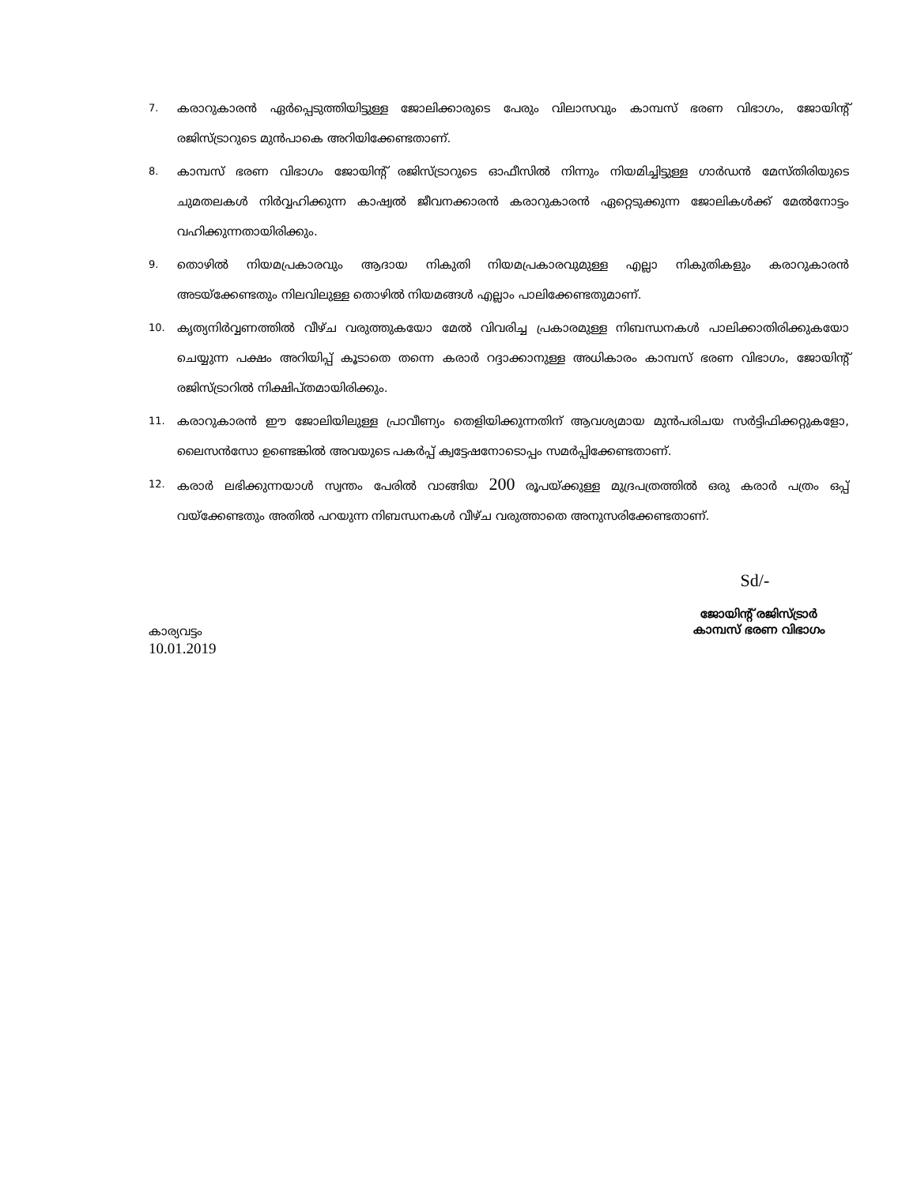7. കരാറുകാരൻ ഏർപ്പെടുത്തിയിട്ടുള്ള ജോലിക്കാരുടെ പേരും വിലാസവും കാമ്പസ് ഭരണ വിഭാഗം, ജോയിന്റ് രജിസ്ട്രാറുടെ മുൻപാകെ അറിയിക്കേണ്ടതാണ്.
8. കാമ്പസ് ഭരണ വിഭാഗം ജോയിന്റ് രജിസ്ട്രാറുടെ ഓഫീസിൽ നിന്നും നിയമിച്ചിട്ടുള്ള ഗാർഡൻ മേസ്തിരിയുടെ ചുമതലകൾ നിർവ്വഹിക്കുന്ന കാഷ്വൽ ജീവനക്കാരൻ കരാറുകാരൻ ഏറ്റെടുക്കുന്ന ജോലികൾക്ക് മേൽനോട്ടം വഹിക്കുന്നതായിരിക്കും.
9. തൊഴിൽ നിയമപ്രകാരവും ആദായ നികുതി നിയമപ്രകാരവുമുള്ള എല്ലാ നികുതികളും കരാറുകാരൻ അടയ്ക്കേണ്ടതും നിലവിലുള്ള തൊഴിൽ നിയമങ്ങൾ എല്ലാം പാലിക്കേണ്ടതുമാണ്.
10. കൃത്യനിർവ്വണത്തിൽ വീഴ്ച വരുത്തുകയോ മേൽ വിവരിച്ച പ്രകാരമുള്ള നിബന്ധനകൾ പാലിക്കാതിരിക്കുകയോ ചെയ്യുന്ന പക്ഷം അറിയിപ്പ് കൂടാതെ തന്നെ കരാർ റദ്ദാക്കാനുള്ള അധികാരം കാമ്പസ് ഭരണ വിഭാഗം, ജോയിന്റ് രജിസ്ട്രാറിൽ നിക്ഷിപ്തമായിരിക്കും.
11. കരാറുകാരൻ ഈ ജോലിയിലുള്ള പ്രാവീണ്യം തെളിയിക്കുന്നതിന് ആവശ്യമായ മുൻപരിചയ സർട്ടിഫിക്കറ്റുകളോ, ലൈസൻസോ ഉണ്ടെങ്കിൽ അവയുടെ പകർപ്പ് ക്വട്ടേഷനോടൊപ്പം സമർപ്പിക്കേണ്ടതാണ്.
12. കരാർ ലഭിക്കുന്നയാൾ സ്വന്തം പേരിൽ വാങ്ങിയ 200 രൂപയ്ക്കുള്ള മുദ്രപത്രത്തിൽ ഒരു കരാർ പത്രം ഒപ്പ് വയ്ക്കേണ്ടതും അതിൽ പറയുന്ന നിബന്ധനകൾ വീഴ്ച വരുത്താതെ അനുസരിക്കേണ്ടതാണ്.
കാര്യവട്ടം
10.01.2019
Sd/-
ജോയിന്റ് രജിസ്ട്രാർ
കാമ്പസ് ഭരണ വിഭാഗം